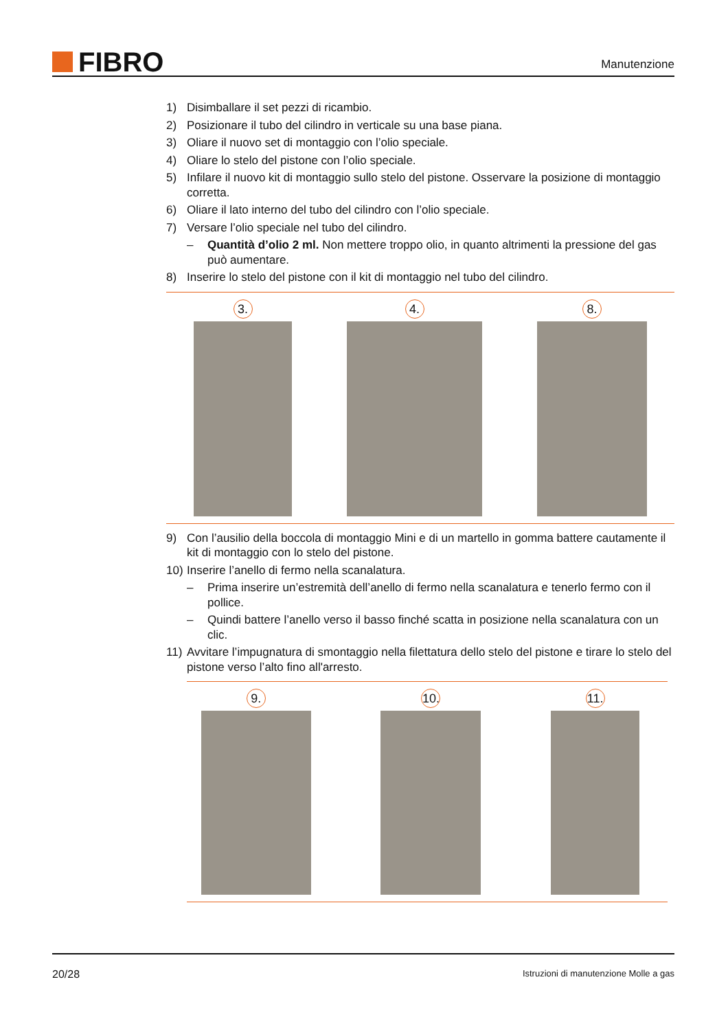FIBRO
Manutenzione
1) Disimballare il set pezzi di ricambio.
2) Posizionare il tubo del cilindro in verticale su una base piana.
3) Oliare il nuovo set di montaggio con l’olio speciale.
4) Oliare lo stelo del pistone con l’olio speciale.
5) Infilare il nuovo kit di montaggio sullo stelo del pistone. Osservare la posizione di montaggio corretta.
6) Oliare il lato interno del tubo del cilindro con l’olio speciale.
7) Versare l’olio speciale nel tubo del cilindro.
– Quantità d’olio 2 ml. Non mettere troppo olio, in quanto altrimenti la pressione del gas può aumentare.
8) Inserire lo stelo del pistone con il kit di montaggio nel tubo del cilindro.
3. 4. 8.
9) Con l’ausilio della boccola di montaggio Mini e di un martello in gomma battere cautamente il kit di montaggio con lo stelo del pistone.
10) Inserire l’anello di fermo nella scanalatura.
– Prima inserire un’estremità dell’anello di fermo nella scanalatura e tenerlo fermo con il pollice.
– Quindi battere l’anello verso il basso finché scatta in posizione nella scanalatura con un clic.
11) Avvitare l’impugnatura di smontaggio nella filettatura dello stelo del pistone e tirare lo stelo del pistone verso l’alto fino all'arresto.
9. 10. 11.
20/28 Istruzioni di manutenzione Molle a gas